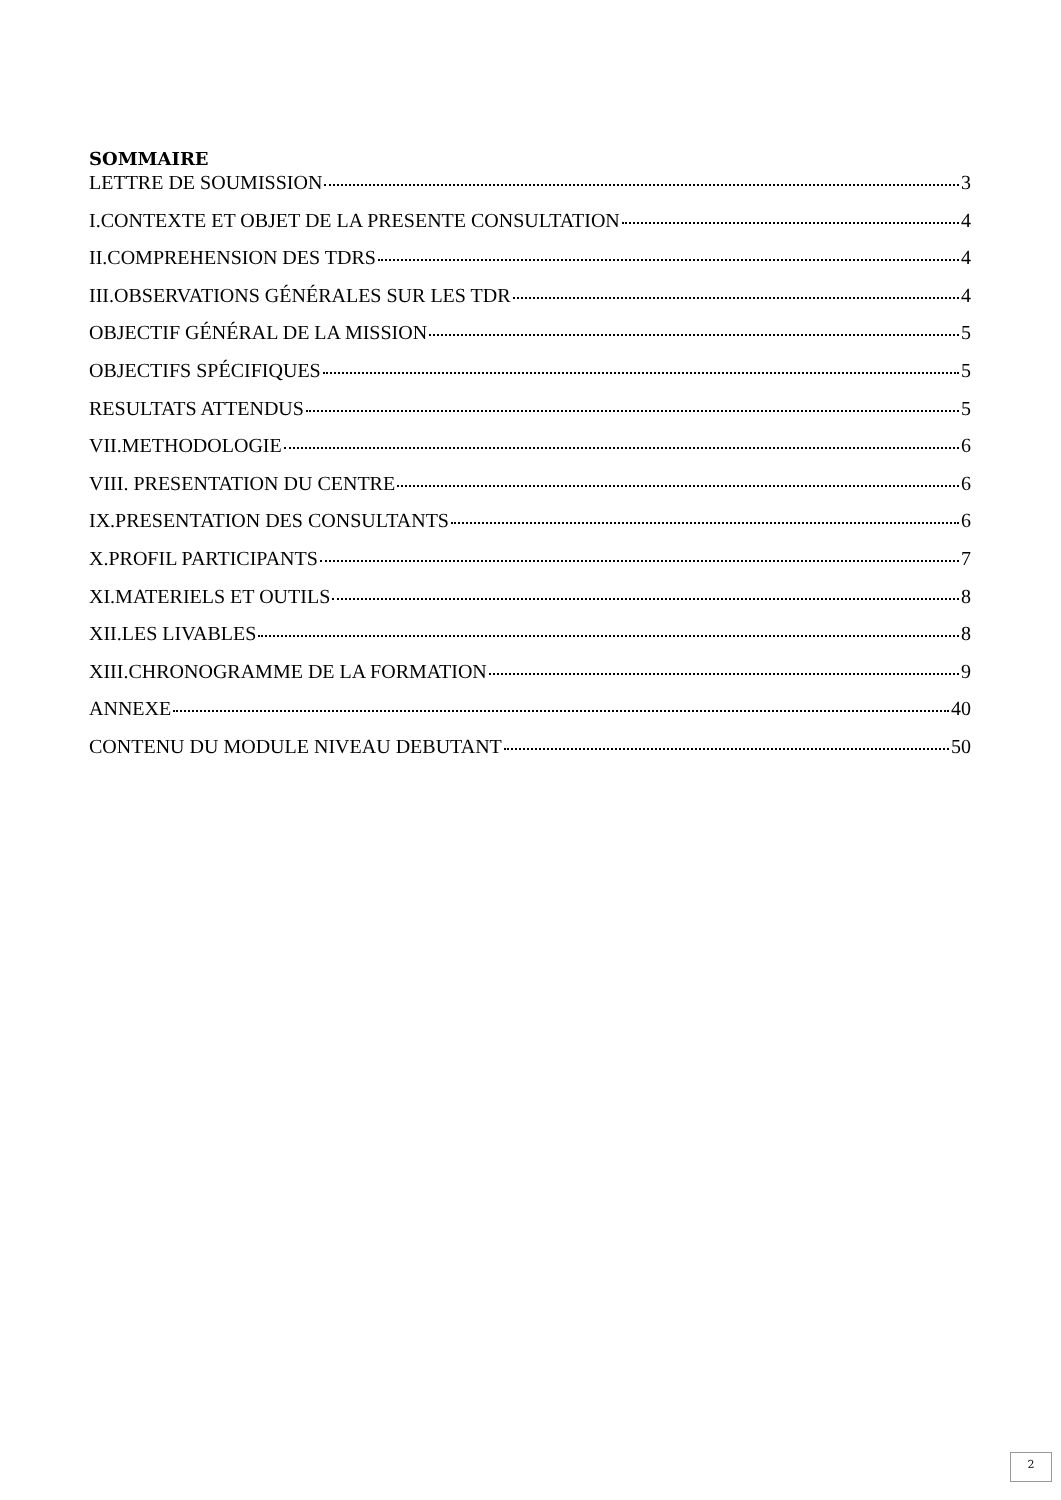SOMMAIRE
LETTRE DE SOUMISSION 3
I.CONTEXTE ET OBJET DE LA PRESENTE CONSULTATION 4
II.COMPREHENSION DES TDRS 4
III.OBSERVATIONS GÉNÉRALES SUR LES TDR 4
OBJECTIF GÉNÉRAL DE LA MISSION 5
OBJECTIFS SPÉCIFIQUES 5
RESULTATS ATTENDUS 5
VII.METHODOLOGIE 6
VIII. PRESENTATION DU CENTRE 6
IX.PRESENTATION DES CONSULTANTS 6
X.PROFIL PARTICIPANTS 7
XI.MATERIELS ET OUTILS 8
XII.LES LIVABLES 8
XIII.CHRONOGRAMME DE LA FORMATION 9
ANNEXE 40
CONTENU DU MODULE NIVEAU DEBUTANT 50
2